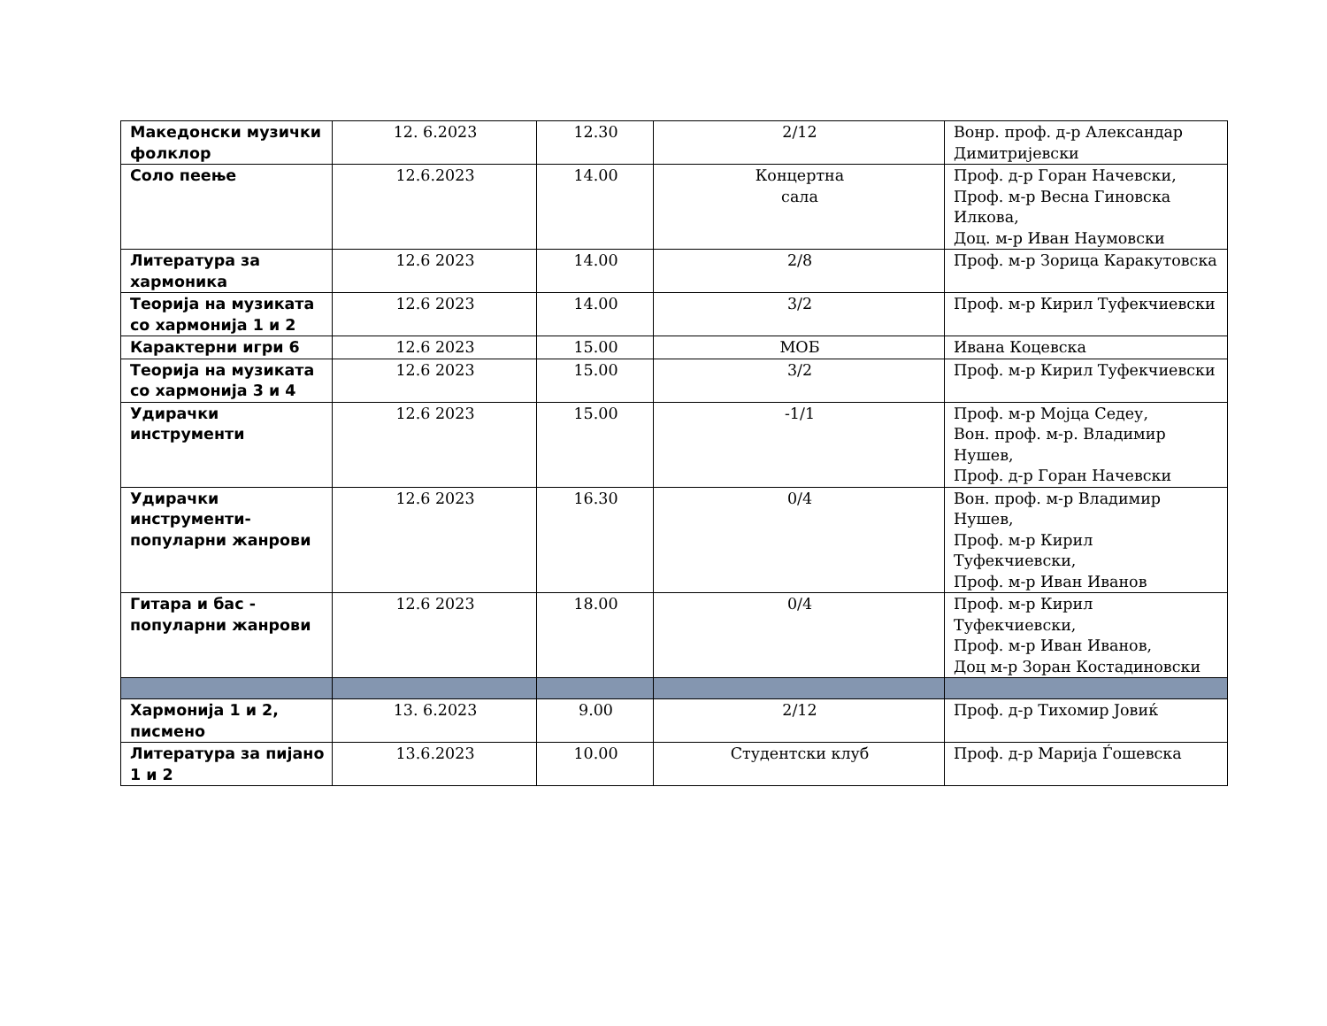| Македонски музички фолклор | 12. 6.2023 | 12.30 | 2/12 | Вонр. проф. д-р Александар Димитријевски |
| Соло пеење | 12.6.2023 | 14.00 | Концертна сала | Проф. д-р Горан Начевски, Проф. м-р Весна Гиновска Илкова, Доц. м-р Иван Наумовски |
| Литература за хармоника | 12.6 2023 | 14.00 | 2/8 | Проф. м-р Зорица Каракутовска |
| Теорија на музиката со хармонија 1 и 2 | 12.6 2023 | 14.00 | 3/2 | Проф. м-р Кирил Туфекчиевски |
| Карактерни игри 6 | 12.6 2023 | 15.00 | МОБ | Ивана Коцевска |
| Теорија на музиката со хармонија 3 и 4 | 12.6 2023 | 15.00 | 3/2 | Проф. м-р Кирил Туфекчиевски |
| Удирачки инструменти | 12.6 2023 | 15.00 | -1/1 | Проф. м-р Мојца Седеу, Вон. проф. м-р. Владимир Нушев, Проф. д-р Горан Начевски |
| Удирачки инструменти-популарни жанрови | 12.6 2023 | 16.30 | 0/4 | Вон. проф. м-р Владимир Нушев, Проф. м-р Кирил Туфекчиевски, Проф. м-р Иван Иванов |
| Гитара и бас - популарни жанрови | 12.6 2023 | 18.00 | 0/4 | Проф. м-р Кирил Туфекчиевски, Проф. м-р Иван Иванов, Доц м-р Зоран Костадиновски |
| Хармонија 1 и 2, писмено | 13. 6.2023 | 9.00 | 2/12 | Проф. д-р Тихомир Јовиќ |
| Литература за пијано 1 и 2 | 13.6.2023 | 10.00 | Студентски клуб | Проф. д-р Марија Ѓошевска |